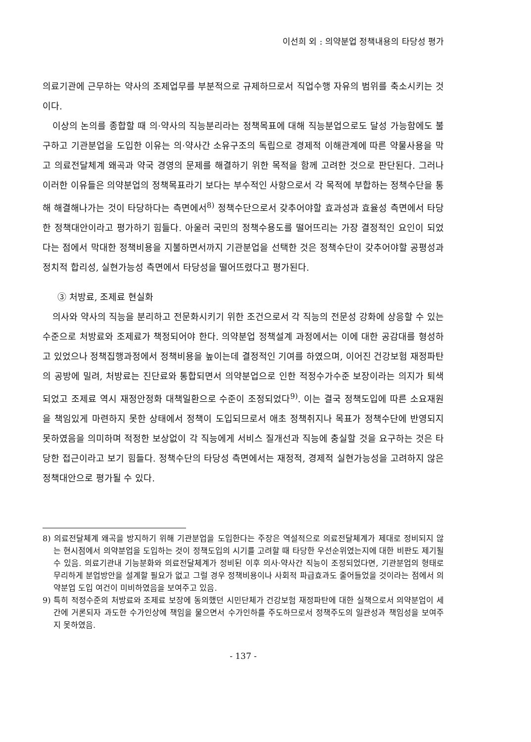이선희 외 : 의약분업 정책내용의 타당성 평가
의료기관에 근무하는 약사의 조제업무를 부분적으로 규제하므로서 직업수행 자유의 범위를 축소시키는 것이다.
이상의 논의를 종합할 때 의·약사의 직능분리라는 정책목표에 대해 직능분업으로도 달성 가능함에도 불구하고 기관분업을 도입한 이유는 의·약사간 소유구조의 독립으로 경제적 이해관계에 따른 약물사용을 막고 의료전달체계 왜곡과 약국 경영의 문제를 해결하기 위한 목적을 함께 고려한 것으로 판단된다. 그러나 이러한 이유들은 의약분업의 정책목표라기 보다는 부수적인 사항으로서 각 목적에 부합하는 정책수단을 통해 해결해나가는 것이 타당하다는 측면에서<sup>8)</sup> 정책수단으로서 갖추어야할 효과성과 효율성 측면에서 타당한 정책대안이라고 평가하기 힘들다. 아울러 국민의 정책수용도를 떨어뜨리는 가장 결정적인 요인이 되었다는 점에서 막대한 정책비용을 지불하면서까지 기관분업을 선택한 것은 정책수단이 갖추어야할 공평성과 정치적 합리성, 실현가능성 측면에서 타당성을 떨어뜨렸다고 평가된다.
③ 처방료, 조제료 현실화
의사와 약사의 직능을 분리하고 전문화시키기 위한 조건으로서 각 직능의 전문성 강화에 상응할 수 있는 수준으로 처방료와 조제료가 책정되어야 한다. 의약분업 정책설계 과정에서는 이에 대한 공감대를 형성하고 있었으나 정책집행과정에서 정책비용을 높이는데 결정적인 기여를 하였으며, 이어진 건강보험 재정파탄의 공방에 밀려, 처방료는 진단료와 통합되면서 의약분업으로 인한 적정수가수준 보장이라는 의지가 퇴색되었고 조제료 역시 재정안정화 대책일환으로 수준이 조정되었다<sup>9)</sup>. 이는 결국 정책도입에 따른 소요재원을 책임있게 마련하지 못한 상태에서 정책이 도입되므로서 애초 정책취지나 목표가 정책수단에 반영되지 못하였음을 의미하며 적정한 보상없이 각 직능에게 서비스 질개선과 직능에 충실할 것을 요구하는 것은 타당한 접근이라고 보기 힘들다. 정책수단의 타당성 측면에서는 재정적, 경제적 실현가능성을 고려하지 않은 정책대안으로 평가될 수 있다.
8) 의료전달체계 왜곡을 방지하기 위해 기관분업을 도입한다는 주장은 역설적으로 의료전달체계가 제대로 정비되지 않는 현시점에서 의약분업을 도입하는 것이 정책도입의 시기를 고려할 때 타당한 우선순위였는지에 대한 비판도 제기될 수 있음. 의료기관내 기능분화와 의료전달체계가 정비된 이후 의사·약사간 직능이 조정되었다면, 기관분업의 형태로 무리하게 분업방안을 설계할 필요가 없고 그럴 경우 정책비용이나 사회적 파급효과도 줄어들었을 것이라는 점에서 의약분업 도입 여건이 미비하였음을 보여주고 있음.
9) 특히 적정수준의 처방료와 조제료 보장에 동의했던 시민단체가 건강보험 재정파탄에 대한 실책으로서 의약분업이 세간에 거론되자 과도한 수가인상에 책임을 물으면서 수가인하를 주도하므로서 정책주도의 일관성과 책임성을 보여주지 못하였음.
- 137 -